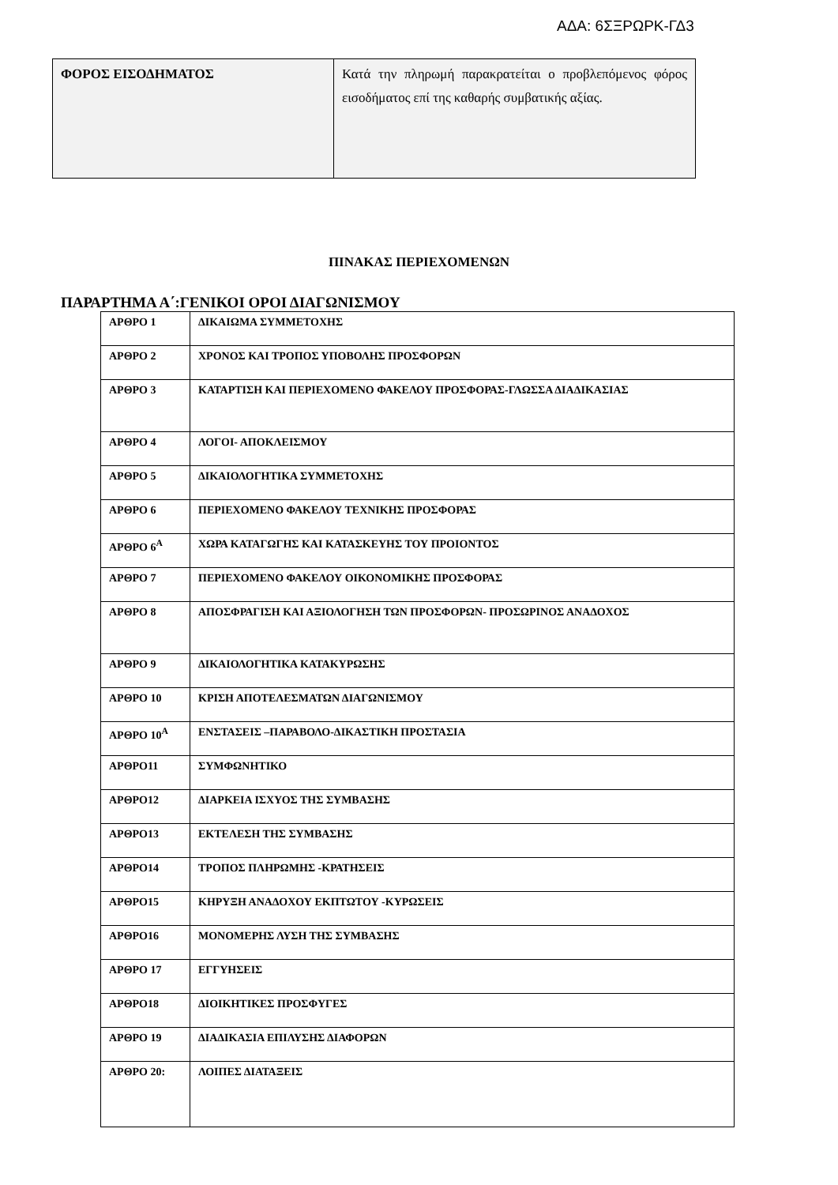ΑΔΑ: 6ΣΞΡΩΡΚ-ΓΔ3
| ΦΟΡΟΣ ΕΙΣΟΔΗΜΑΤΟΣ | Κατά την πληρωμή παρακρατείται ο προβλεπόμενος φόρος εισοδήματος επί της καθαρής συμβατικής αξίας. |
ΠΙΝΑΚΑΣ ΠΕΡΙΕΧΟΜΕΝΩΝ
ΠΑΡΑΡΤΗΜΑ Α΄:ΓΕΝΙΚΟΙ ΟΡΟΙ ΔΙΑΓΩΝΙΣΜΟΥ
| ΑΡΘΡΟ 1 | ΔΙΚΑΙΩΜΑ ΣΥΜΜΕΤΟΧΗΣ |
| ΑΡΘΡΟ 2 | ΧΡΟΝΟΣ ΚΑΙ ΤΡΟΠΟΣ ΥΠΟΒΟΛΗΣ ΠΡΟΣΦΟΡΩΝ |
| ΑΡΘΡΟ 3 | ΚΑΤΑΡΤΙΣΗ ΚΑΙ ΠΕΡΙΕΧΟΜΕΝΟ ΦΑΚΕΛΟΥ ΠΡΟΣΦΟΡΑΣ-ΓΛΩΣΣΑ ΔΙΑΔΙΚΑΣΙΑΣ |
| ΑΡΘΡΟ 4 | ΛΟΓΟΙ- ΑΠΟΚΛΕΙΣΜΟΥ |
| ΑΡΘΡΟ 5 | ΔΙΚΑΙΟΛΟΓΗΤΙΚΑ ΣΥΜΜΕΤΟΧΗΣ |
| ΑΡΘΡΟ 6 | ΠΕΡΙΕΧΟΜΕΝΟ ΦΑΚΕΛΟΥ ΤΕΧΝΙΚΗΣ ΠΡΟΣΦΟΡΑΣ |
| ΑΡΘΡΟ 6<sup>Α</sup> | ΧΩΡΑ ΚΑΤΑΓΩΓΗΣ ΚΑΙ ΚΑΤΑΣΚΕΥΗΣ ΤΟΥ ΠΡΟΙΟΝΤΟΣ |
| ΑΡΘΡΟ 7 | ΠΕΡΙΕΧΟΜΕΝΟ ΦΑΚΕΛΟΥ ΟΙΚΟΝΟΜΙΚΗΣ ΠΡΟΣΦΟΡΑΣ |
| ΑΡΘΡΟ 8 | ΑΠΟΣΦΡΑΓΙΣΗ ΚΑΙ ΑΞΙΟΛΟΓΗΣΗ ΤΩΝ ΠΡΟΣΦΟΡΩΝ- ΠΡΟΣΩΡΙΝΟΣ ΑΝΑΔΟΧΟΣ |
| ΑΡΘΡΟ 9 | ΔΙΚΑΙΟΛΟΓΗΤΙΚΑ ΚΑΤΑΚΥΡΩΣΗΣ |
| ΑΡΘΡΟ 10 | ΚΡΙΣΗ ΑΠΟΤΕΛΕΣΜΑΤΩΝ ΔΙΑΓΩΝΙΣΜΟΥ |
| ΑΡΘΡΟ 10<sup>Α</sup> | ΕΝΣΤΑΣΕΙΣ –ΠΑΡΑΒΟΛΟ-ΔΙΚΑΣΤΙΚΗ ΠΡΟΣΤΑΣΙΑ |
| ΑΡΘΡΟ11 | ΣΥΜΦΩΝΗΤΙΚΟ |
| ΑΡΘΡΟ12 | ΔΙΑΡΚΕΙΑ ΙΣΧΥΟΣ ΤΗΣ ΣΥΜΒΑΣΗΣ |
| ΑΡΘΡΟ13 | ΕΚΤΕΛΕΣΗ ΤΗΣ ΣΥΜΒΑΣΗΣ |
| ΑΡΘΡΟ14 | ΤΡΟΠΟΣ ΠΛΗΡΩΜΗΣ -ΚΡΑΤΗΣΕΙΣ |
| ΑΡΘΡΟ15 | ΚΗΡΥΞΗ ΑΝΑΔΟΧΟΥ ΕΚΠΤΩΤΟΥ -ΚΥΡΩΣΕΙΣ |
| ΑΡΘΡΟ16 | ΜΟΝΟΜΕΡΗΣ ΛΥΣΗ ΤΗΣ ΣΥΜΒΑΣΗΣ |
| ΑΡΘΡΟ 17 | ΕΓΓΥΗΣΕΙΣ |
| ΑΡΘΡΟ18 | ΔΙΟΙΚΗΤΙΚΕΣ ΠΡΟΣΦΥΓΕΣ |
| ΑΡΘΡΟ 19 | ΔΙΑΔΙΚΑΣΙΑ ΕΠΙΛΥΣΗΣ ΔΙΑΦΟΡΩΝ |
| ΑΡΘΡΟ 20: | ΛΟΙΠΕΣ ΔΙΑΤΑΞΕΙΣ |